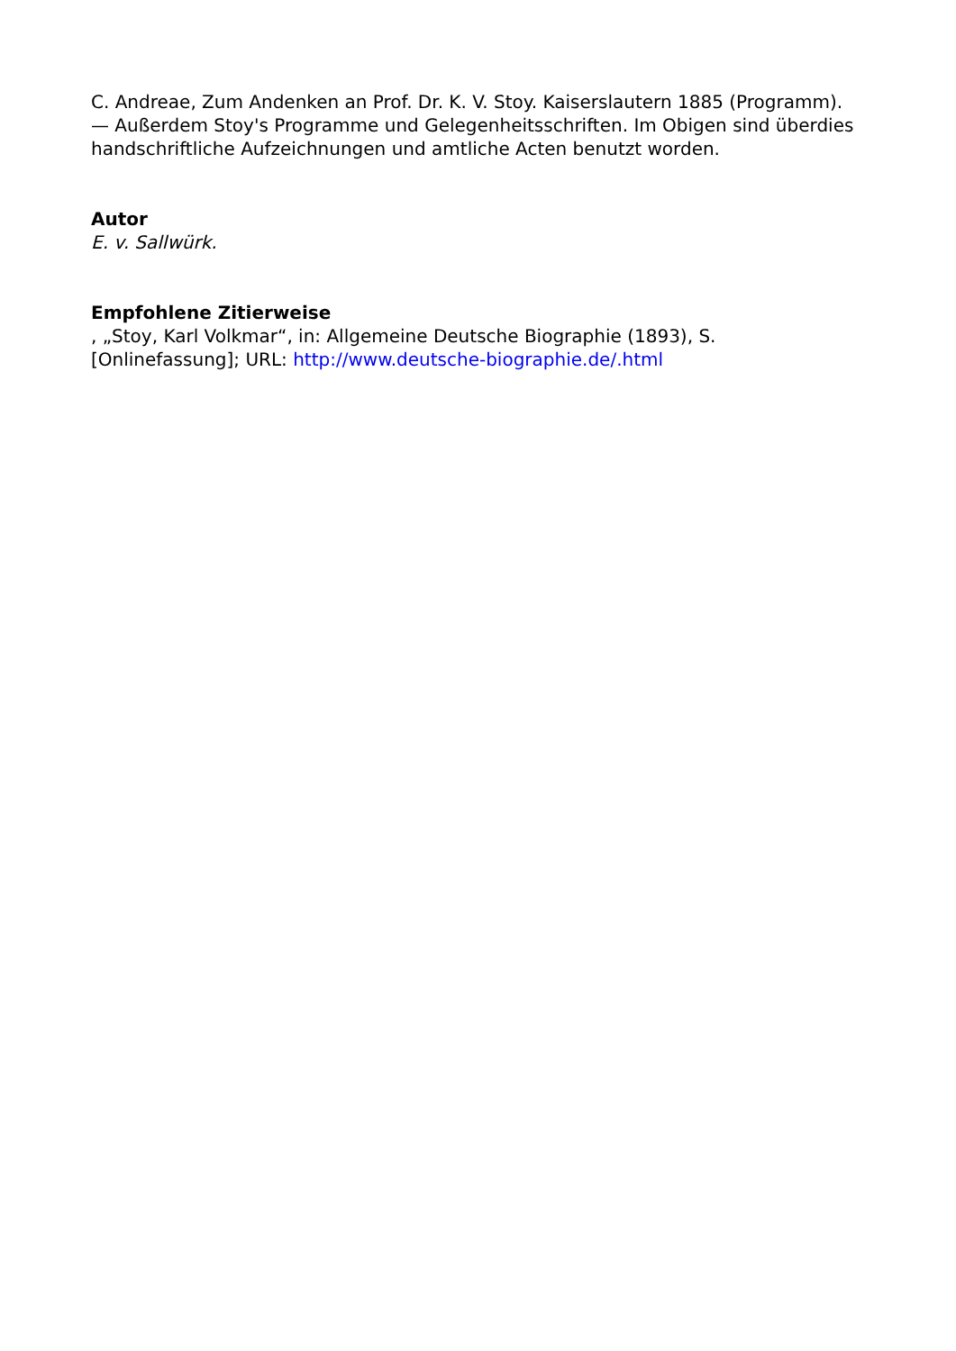C. Andreae, Zum Andenken an Prof. Dr. K. V. Stoy. Kaiserslautern 1885 (Programm). — Außerdem Stoy's Programme und Gelegenheitsschriften. Im Obigen sind überdies handschriftliche Aufzeichnungen und amtliche Acten benutzt worden.
Autor
E. v. Sallwürk.
Empfohlene Zitierweise
, „Stoy, Karl Volkmar“, in: Allgemeine Deutsche Biographie (1893), S. [Onlinefassung]; URL: http://www.deutsche-biographie.de/.html